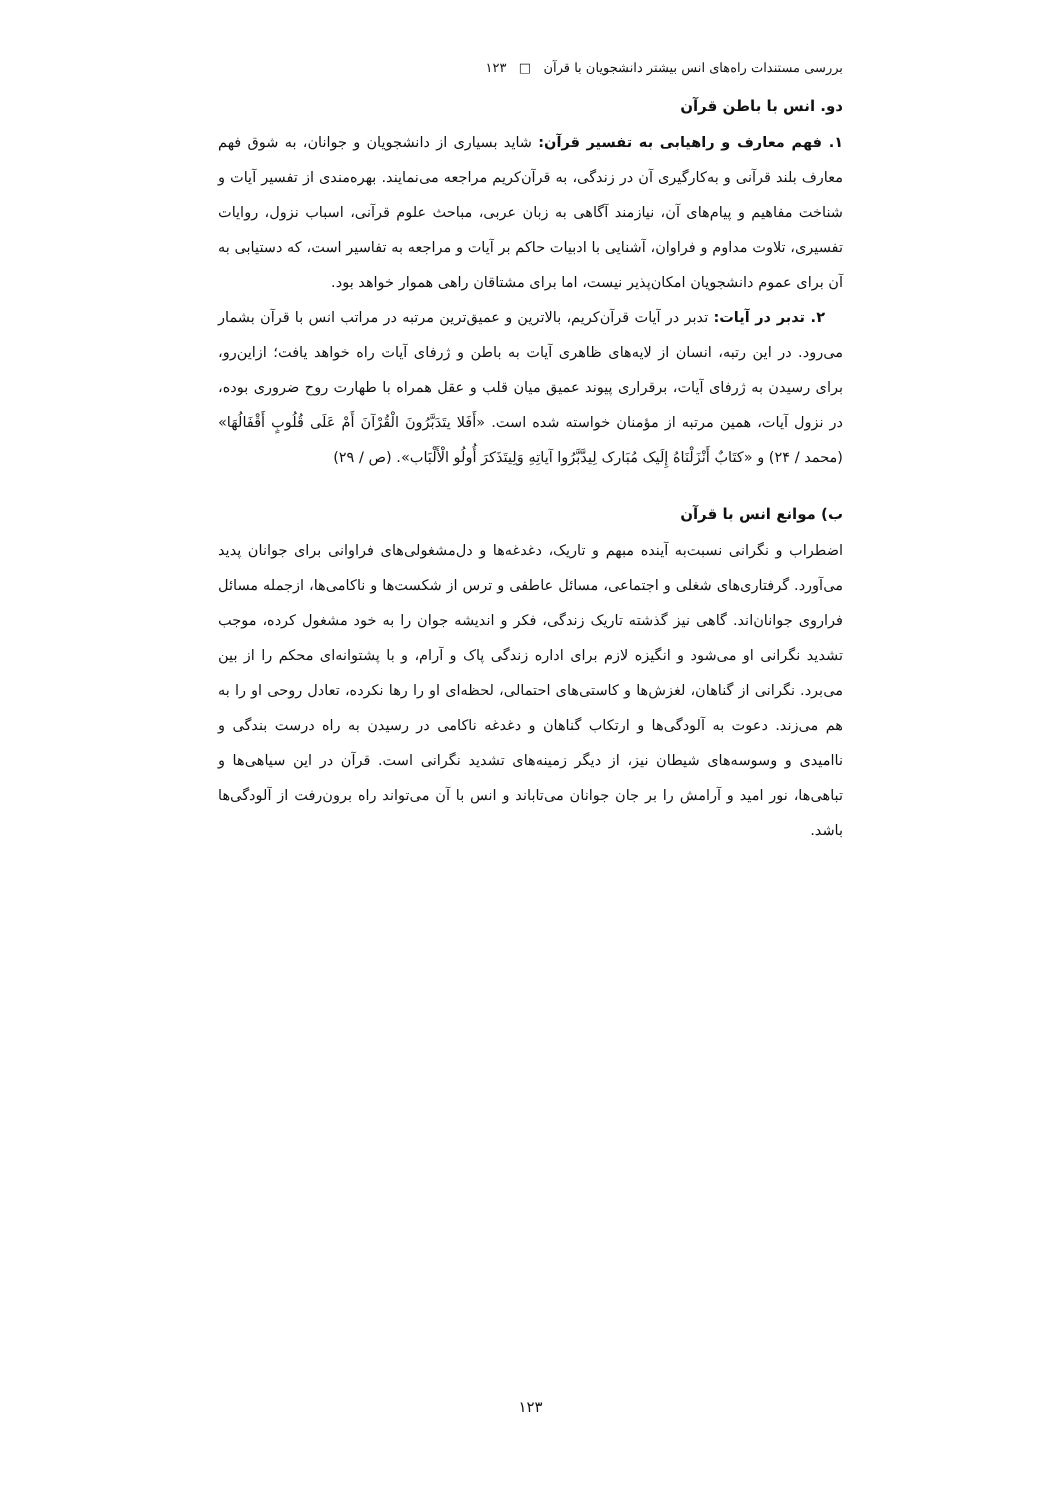بررسی مستندات راه‌های انس بیشتر دانشجویان با قرآن □ ۱۲۳
دو. انس با باطن قرآن
۱. فهم معارف و راهیابی به تفسیر قرآن: شاید بسیاری از دانشجویان و جوانان، به شوق فهم معارف بلند قرآنی و به‌کارگیری آن در زندگی، به قرآن‌کریم مراجعه می‌نمایند. بهره‌مندی از تفسیر آیات و شناخت مفاهیم و پیام‌های آن، نیازمند آگاهی به زبان عربی، مباحث علوم قرآنی، اسباب نزول، روایات تفسیری، تلاوت مداوم و فراوان، آشنایی با ادبیات حاکم بر آیات و مراجعه به تفاسیر است، که دستیابی به آن برای عموم دانشجویان امکان‌پذیر نیست، اما برای مشتاقان راهی هموار خواهد بود.
۲. تدبر در آیات: تدبر در آیات قرآن‌کریم، بالاترین و عمیق‌ترین مرتبه در مراتب انس با قرآن بشمار می‌رود. در این رتبه، انسان از لایه‌های ظاهری آیات به باطن و ژرفای آیات راه خواهد یافت؛ ازاین‌رو، برای رسیدن به ژرفای آیات، برقراری پیوند عمیق میان قلب و عقل همراه با طهارت روح ضروری بوده، در نزول آیات، همین مرتبه از مؤمنان خواسته شده است. «أَفَلا یتَدَبَّرُونَ الْقُرْآنَ أَمْ عَلَی قُلُوبٍ أَقْفَالُهَا» (محمد / ۲۴) و «کتَابٌ أَنْزَلْنَاهُ إِلَیک مُبَارک لِیدَّبَّرُوا آیاتِهِ وَلِیتَذَکرَ أُولُو الْأَلْبَاب». (ص / ۲۹)
ب) موانع انس با قرآن
اضطراب و نگرانی نسبت‌به آینده مبهم و تاریک، دغدغه‌ها و دل‌مشغولی‌های فراوانی برای جوانان پدید می‌آورد. گرفتاری‌های شغلی و اجتماعی، مسائل عاطفی و ترس از شکست‌ها و ناکامی‌ها، ازجمله مسائل فراروی جوانان‌اند. گاهی نیز گذشته تاریک زندگی، فکر و اندیشه جوان را به خود مشغول کرده، موجب تشدید نگرانی او می‌شود و انگیزه لازم برای اداره زندگی پاک و آرام، و با پشتوانه‌ای محکم را از بین می‌برد. نگرانی از گناهان، لغزش‌ها و کاستی‌های احتمالی، لحظه‌ای او را رها نکرده، تعادل روحی او را به هم می‌زند. دعوت به آلودگی‌ها و ارتکاب گناهان و دغدغه ناکامی در رسیدن به راه درست بندگی و ناامیدی و وسوسه‌های شیطان نیز، از دیگر زمینه‌های تشدید نگرانی است. قرآن در این سیاهی‌ها و تباهی‌ها، نور امید و آرامش را بر جان جوانان می‌تاباند و انس با آن می‌تواند راه برون‌رفت از آلودگی‌ها باشد.
۱۲۳